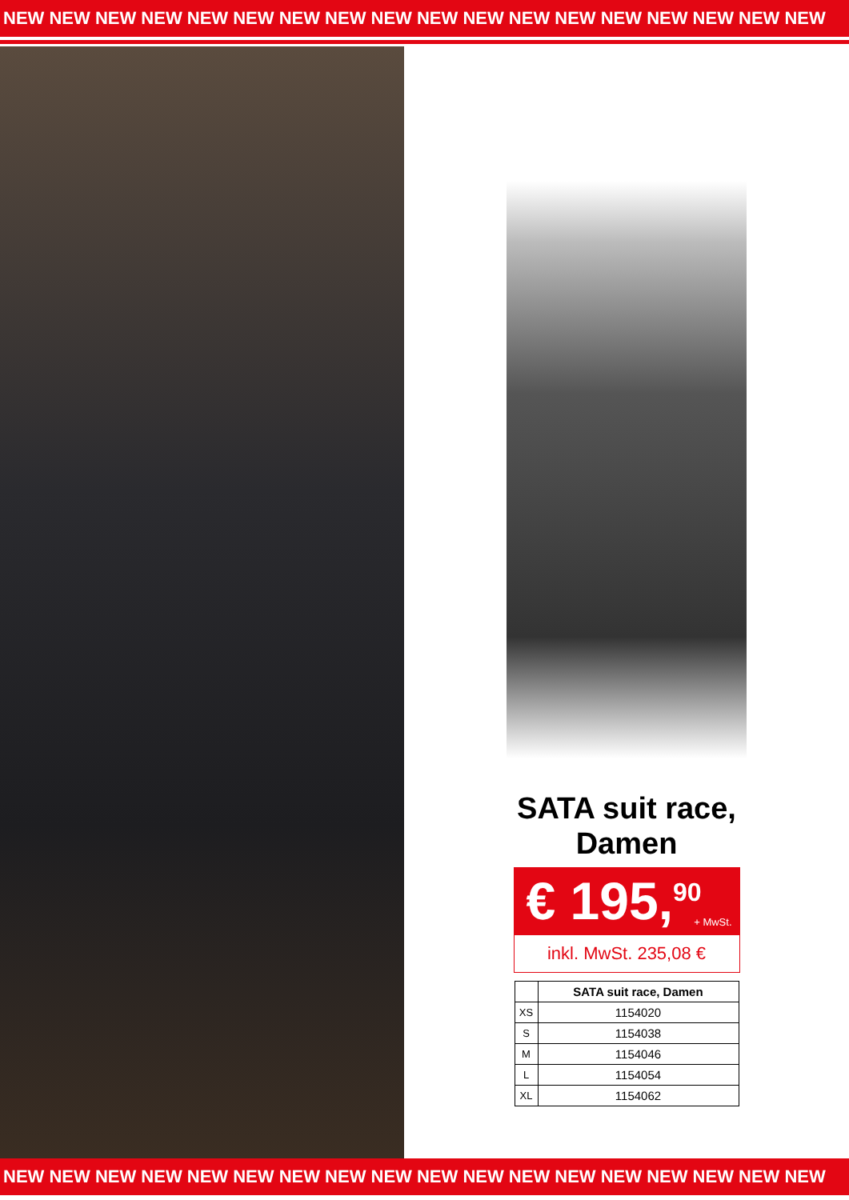NEW NEW NEW NEW NEW NEW NEW NEW NEW NEW NEW NEW NEW NEW NEW NEW NEW NEW
SATA suit race,
Damen
€ 195,<sup>90</sup>
+ MwSt.
inkl. MwSt. 235,08 €
| | SATA suit race, Damen |
| --- | --- |
| XS | 1154020 |
| S | 1154038 |
| M | 1154046 |
| L | 1154054 |
| XL | 1154062 |
NEW NEW NEW NEW NEW NEW NEW NEW NEW NEW NEW NEW NEW NEW NEW NEW NEW NEW